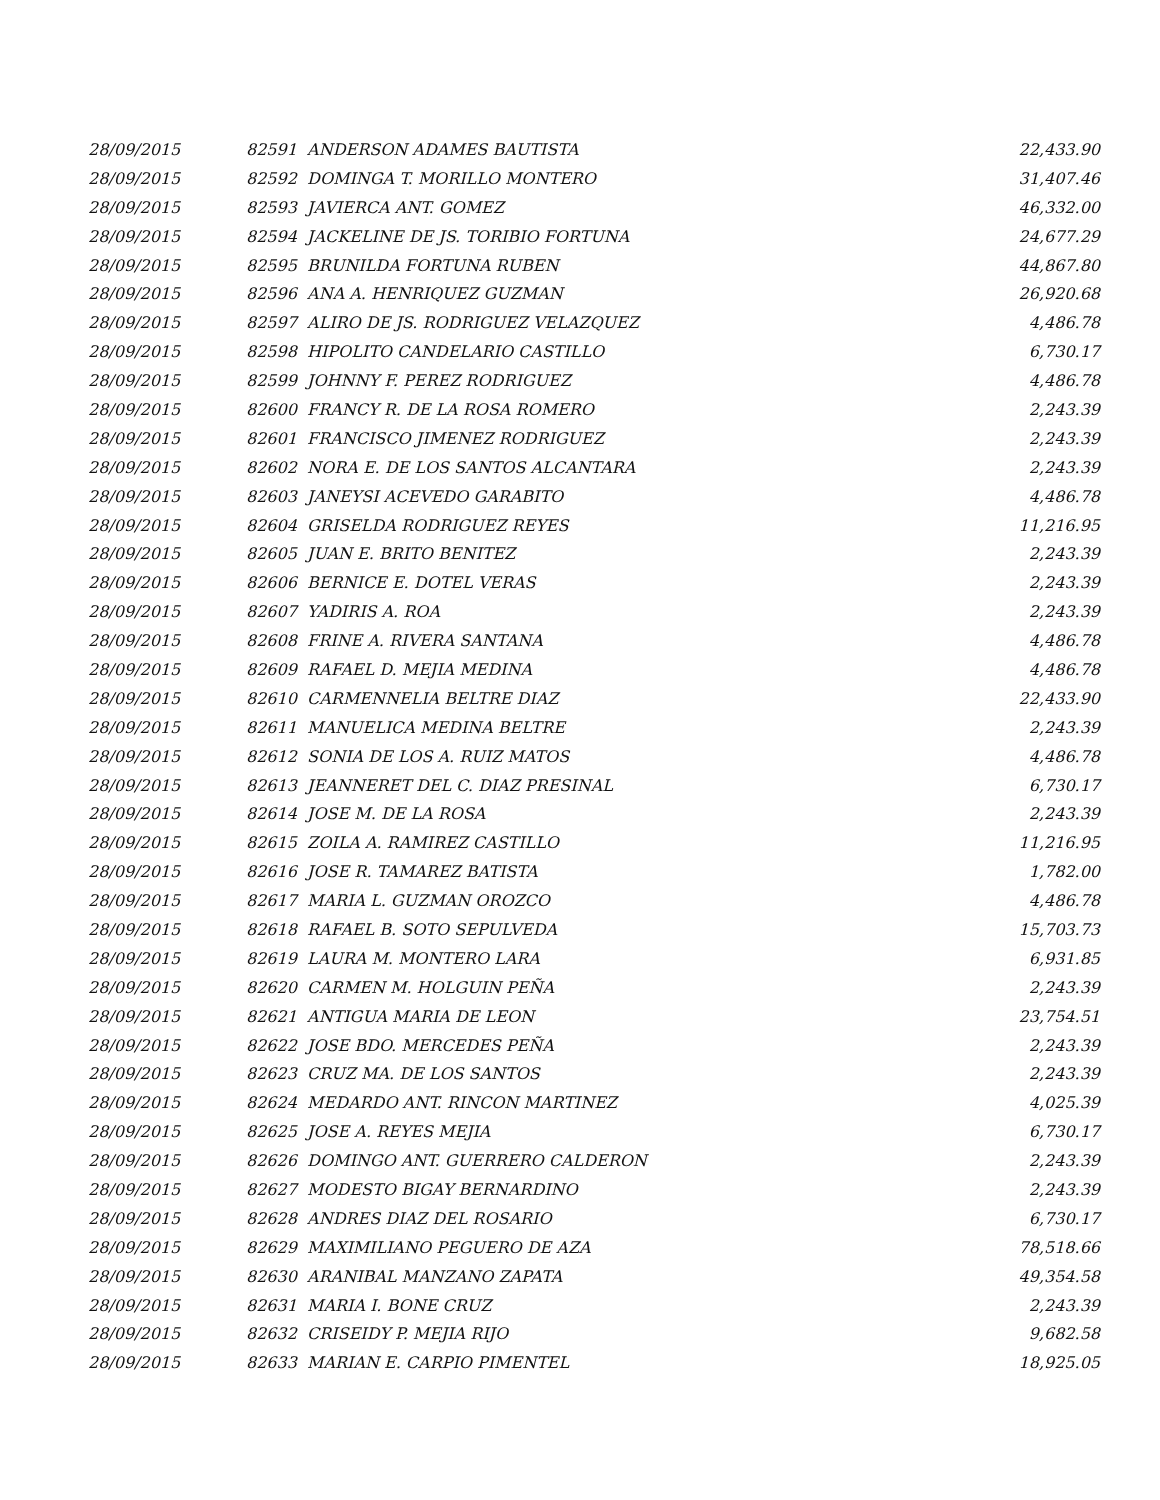| 28/09/2015 | 82591 ANDERSON ADAMES BAUTISTA | 22,433.90 |
| 28/09/2015 | 82592 DOMINGA T. MORILLO MONTERO | 31,407.46 |
| 28/09/2015 | 82593 JAVIERCA ANT. GOMEZ | 46,332.00 |
| 28/09/2015 | 82594 JACKELINE DE JS. TORIBIO FORTUNA | 24,677.29 |
| 28/09/2015 | 82595 BRUNILDA FORTUNA RUBEN | 44,867.80 |
| 28/09/2015 | 82596 ANA A. HENRIQUEZ GUZMAN | 26,920.68 |
| 28/09/2015 | 82597 ALIRO DE JS. RODRIGUEZ VELAZQUEZ | 4,486.78 |
| 28/09/2015 | 82598 HIPOLITO CANDELARIO CASTILLO | 6,730.17 |
| 28/09/2015 | 82599 JOHNNY F. PEREZ RODRIGUEZ | 4,486.78 |
| 28/09/2015 | 82600 FRANCY R. DE LA ROSA ROMERO | 2,243.39 |
| 28/09/2015 | 82601 FRANCISCO JIMENEZ RODRIGUEZ | 2,243.39 |
| 28/09/2015 | 82602 NORA E. DE LOS SANTOS ALCANTARA | 2,243.39 |
| 28/09/2015 | 82603 JANEYSI ACEVEDO GARABITO | 4,486.78 |
| 28/09/2015 | 82604 GRISELDA RODRIGUEZ REYES | 11,216.95 |
| 28/09/2015 | 82605 JUAN E. BRITO BENITEZ | 2,243.39 |
| 28/09/2015 | 82606 BERNICE E. DOTEL VERAS | 2,243.39 |
| 28/09/2015 | 82607 YADIRIS A. ROA | 2,243.39 |
| 28/09/2015 | 82608 FRINE A. RIVERA SANTANA | 4,486.78 |
| 28/09/2015 | 82609 RAFAEL D. MEJIA MEDINA | 4,486.78 |
| 28/09/2015 | 82610 CARMENNELIA BELTRE DIAZ | 22,433.90 |
| 28/09/2015 | 82611 MANUELICA MEDINA BELTRE | 2,243.39 |
| 28/09/2015 | 82612 SONIA DE LOS A. RUIZ MATOS | 4,486.78 |
| 28/09/2015 | 82613 JEANNERET DEL C. DIAZ PRESINAL | 6,730.17 |
| 28/09/2015 | 82614 JOSE M. DE LA ROSA | 2,243.39 |
| 28/09/2015 | 82615 ZOILA A. RAMIREZ CASTILLO | 11,216.95 |
| 28/09/2015 | 82616 JOSE R. TAMAREZ BATISTA | 1,782.00 |
| 28/09/2015 | 82617 MARIA L. GUZMAN OROZCO | 4,486.78 |
| 28/09/2015 | 82618 RAFAEL B. SOTO SEPULVEDA | 15,703.73 |
| 28/09/2015 | 82619 LAURA M. MONTERO LARA | 6,931.85 |
| 28/09/2015 | 82620 CARMEN M. HOLGUIN PEÑA | 2,243.39 |
| 28/09/2015 | 82621 ANTIGUA MARIA DE LEON | 23,754.51 |
| 28/09/2015 | 82622 JOSE BDO. MERCEDES PEÑA | 2,243.39 |
| 28/09/2015 | 82623 CRUZ MA. DE LOS SANTOS | 2,243.39 |
| 28/09/2015 | 82624 MEDARDO ANT. RINCON MARTINEZ | 4,025.39 |
| 28/09/2015 | 82625 JOSE A. REYES MEJIA | 6,730.17 |
| 28/09/2015 | 82626 DOMINGO ANT. GUERRERO CALDERON | 2,243.39 |
| 28/09/2015 | 82627 MODESTO BIGAY BERNARDINO | 2,243.39 |
| 28/09/2015 | 82628 ANDRES DIAZ DEL ROSARIO | 6,730.17 |
| 28/09/2015 | 82629 MAXIMILIANO PEGUERO DE AZA | 78,518.66 |
| 28/09/2015 | 82630 ARANIBAL MANZANO ZAPATA | 49,354.58 |
| 28/09/2015 | 82631 MARIA I. BONE CRUZ | 2,243.39 |
| 28/09/2015 | 82632 CRISEIDY P. MEJIA RIJO | 9,682.58 |
| 28/09/2015 | 82633 MARIAN E. CARPIO PIMENTEL | 18,925.05 |